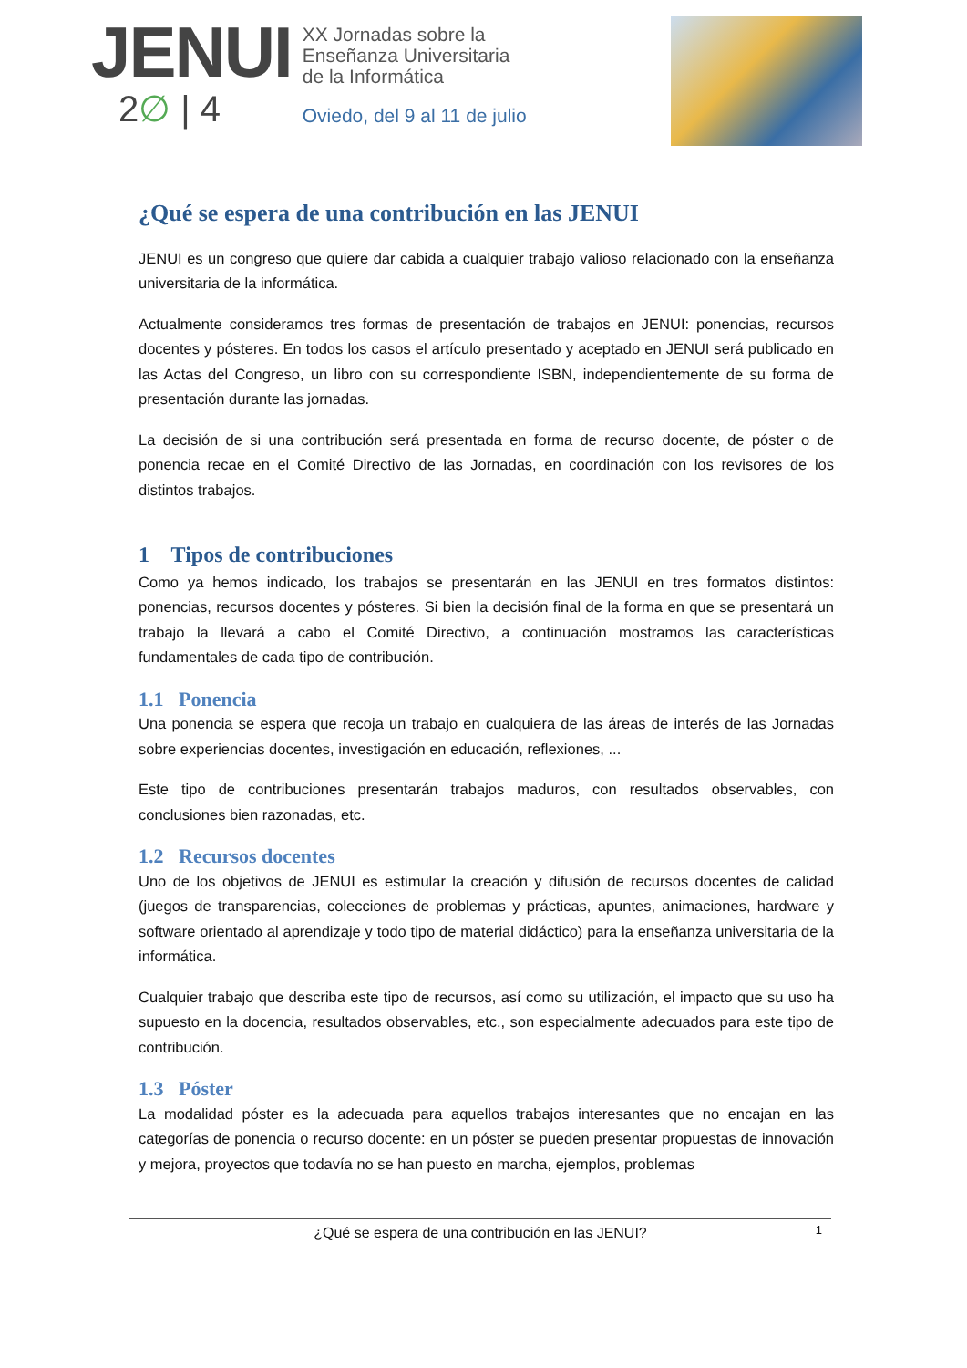JENUI
2∅ | 4
XX Jornadas sobre la
Enseñanza Universitaria
de la Informática
Oviedo, del 9 al 11 de julio
¿Qué se espera de una contribución en las JENUI
JENUI es un congreso que quiere dar cabida a cualquier trabajo valioso relacionado con la enseñanza universitaria de la informática.
Actualmente consideramos tres formas de presentación de trabajos en JENUI: ponencias, recursos docentes y pósteres. En todos los casos el artículo presentado y aceptado en JENUI será publicado en las Actas del Congreso, un libro con su correspondiente ISBN, independientemente de su forma de presentación durante las jornadas.
La decisión de si una contribución será presentada en forma de recurso docente, de póster o de ponencia recae en el Comité Directivo de las Jornadas, en coordinación con los revisores de los distintos trabajos.
1 Tipos de contribuciones
Como ya hemos indicado, los trabajos se presentarán en las JENUI en tres formatos distintos: ponencias, recursos docentes y pósteres. Si bien la decisión final de la forma en que se presentará un trabajo la llevará a cabo el Comité Directivo, a continuación mostramos las características fundamentales de cada tipo de contribución.
1.1 Ponencia
Una ponencia se espera que recoja un trabajo en cualquiera de las áreas de interés de las Jornadas sobre experiencias docentes, investigación en educación, reflexiones, ...
Este tipo de contribuciones presentarán trabajos maduros, con resultados observables, con conclusiones bien razonadas, etc.
1.2 Recursos docentes
Uno de los objetivos de JENUI es estimular la creación y difusión de recursos docentes de calidad (juegos de transparencias, colecciones de problemas y prácticas, apuntes, animaciones, hardware y software orientado al aprendizaje y todo tipo de material didáctico) para la enseñanza universitaria de la informática.
Cualquier trabajo que describa este tipo de recursos, así como su utilización, el impacto que su uso ha supuesto en la docencia, resultados observables, etc., son especialmente adecuados para este tipo de contribución.
1.3 Póster
La modalidad póster es la adecuada para aquellos trabajos interesantes que no encajan en las categorías de ponencia o recurso docente: en un póster se pueden presentar propuestas de innovación y mejora, proyectos que todavía no se han puesto en marcha, ejemplos, problemas
¿Qué se espera de una contribución en las JENUI? 1